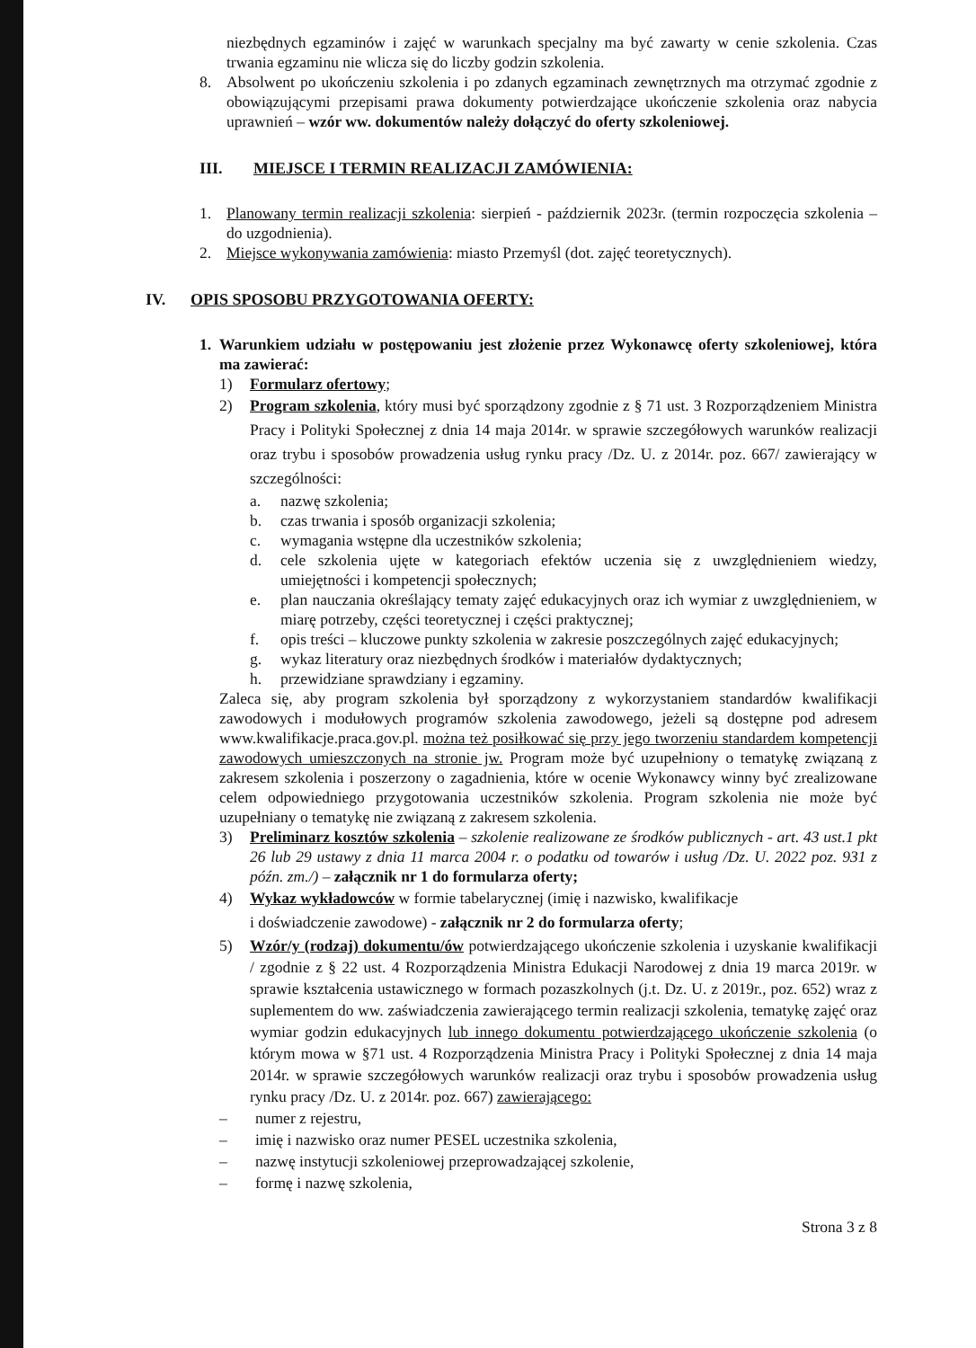niezbędnych egzaminów i zajęć w warunkach specjalny ma być zawarty w cenie szkolenia. Czas trwania egzaminu nie wlicza się do liczby godzin szkolenia.
8. Absolwent po ukończeniu szkolenia i po zdanych egzaminach zewnętrznych ma otrzymać zgodnie z obowiązującymi przepisami prawa dokumenty potwierdzające ukończenie szkolenia oraz nabycia uprawnień – wzór ww. dokumentów należy dołączyć do oferty szkoleniowej.
III. MIEJSCE I TERMIN REALIZACJI ZAMÓWIENIA:
1. Planowany termin realizacji szkolenia: sierpień - październik 2023r. (termin rozpoczęcia szkolenia – do uzgodnienia).
2. Miejsce wykonywania zamówienia: miasto Przemyśl (dot. zajęć teoretycznych).
IV. OPIS SPOSOBU PRZYGOTOWANIA OFERTY:
1. Warunkiem udziału w postępowaniu jest złożenie przez Wykonawcę oferty szkoleniowej, która ma zawierać:
1) Formularz ofertowy;
2) Program szkolenia, który musi być sporządzony zgodnie z § 71 ust. 3 Rozporządzeniem Ministra Pracy i Polityki Społecznej z dnia 14 maja 2014r. w sprawie szczegółowych warunków realizacji oraz trybu i sposobów prowadzenia usług rynku pracy /Dz. U. z 2014r. poz. 667/ zawierający w szczególności:
a. nazwę szkolenia;
b. czas trwania i sposób organizacji szkolenia;
c. wymagania wstępne dla uczestników szkolenia;
d. cele szkolenia ujęte w kategoriach efektów uczenia się z uwzględnieniem wiedzy, umiejętności i kompetencji społecznych;
e. plan nauczania określający tematy zajęć edukacyjnych oraz ich wymiar z uwzględnieniem, w miarę potrzeby, części teoretycznej i części praktycznej;
f. opis treści – kluczowe punkty szkolenia w zakresie poszczególnych zajęć edukacyjnych;
g. wykaz literatury oraz niezbędnych środków i materiałów dydaktycznych;
h. przewidziane sprawdziany i egzaminy.
Zaleca się, aby program szkolenia był sporządzony z wykorzystaniem standardów kwalifikacji zawodowych i modułowych programów szkolenia zawodowego, jeżeli są dostępne pod adresem www.kwalifikacje.praca.gov.pl. można też posiłkować się przy jego tworzeniu standardem kompetencji zawodowych umieszczonych na stronie jw. Program może być uzupełniony o tematykę związaną z zakresem szkolenia i poszerzony o zagadnienia, które w ocenie Wykonawcy winny być zrealizowane celem odpowiedniego przygotowania uczestników szkolenia. Program szkolenia nie może być uzupełniany o tematykę nie związaną z zakresem szkolenia.
3) Preliminarz kosztów szkolenia – szkolenie realizowane ze środków publicznych - art. 43 ust.1 pkt 26 lub 29 ustawy z dnia 11 marca 2004 r. o podatku od towarów i usług /Dz. U. 2022 poz. 931 z późn. zm./) – załącznik nr 1 do formularza oferty;
4) Wykaz wykładowców w formie tabelarycznej (imię i nazwisko, kwalifikacje
i doświadczenie zawodowe) - załącznik nr 2 do formularza oferty;
5) Wzór/y (rodzaj) dokumentu/ów potwierdzającego ukończenie szkolenia i uzyskanie kwalifikacji / zgodnie z § 22 ust. 4 Rozporządzenia Ministra Edukacji Narodowej z dnia 19 marca 2019r. w sprawie kształcenia ustawicznego w formach pozaszkolnych (j.t. Dz. U. z 2019r., poz. 652) wraz z suplementem do ww. zaświadczenia zawierającego termin realizacji szkolenia, tematykę zajęć oraz wymiar godzin edukacyjnych lub innego dokumentu potwierdzającego ukończenie szkolenia (o którym mowa w §71 ust. 4 Rozporządzenia Ministra Pracy i Polityki Społecznej z dnia 14 maja 2014r. w sprawie szczegółowych warunków realizacji oraz trybu i sposobów prowadzenia usług rynku pracy /Dz. U. z 2014r. poz. 667) zawierającego:
– numer z rejestru,
– imię i nazwisko oraz numer PESEL uczestnika szkolenia,
– nazwę instytucji szkoleniowej przeprowadzającej szkolenie,
– formę i nazwę szkolenia,
Strona 3 z 8